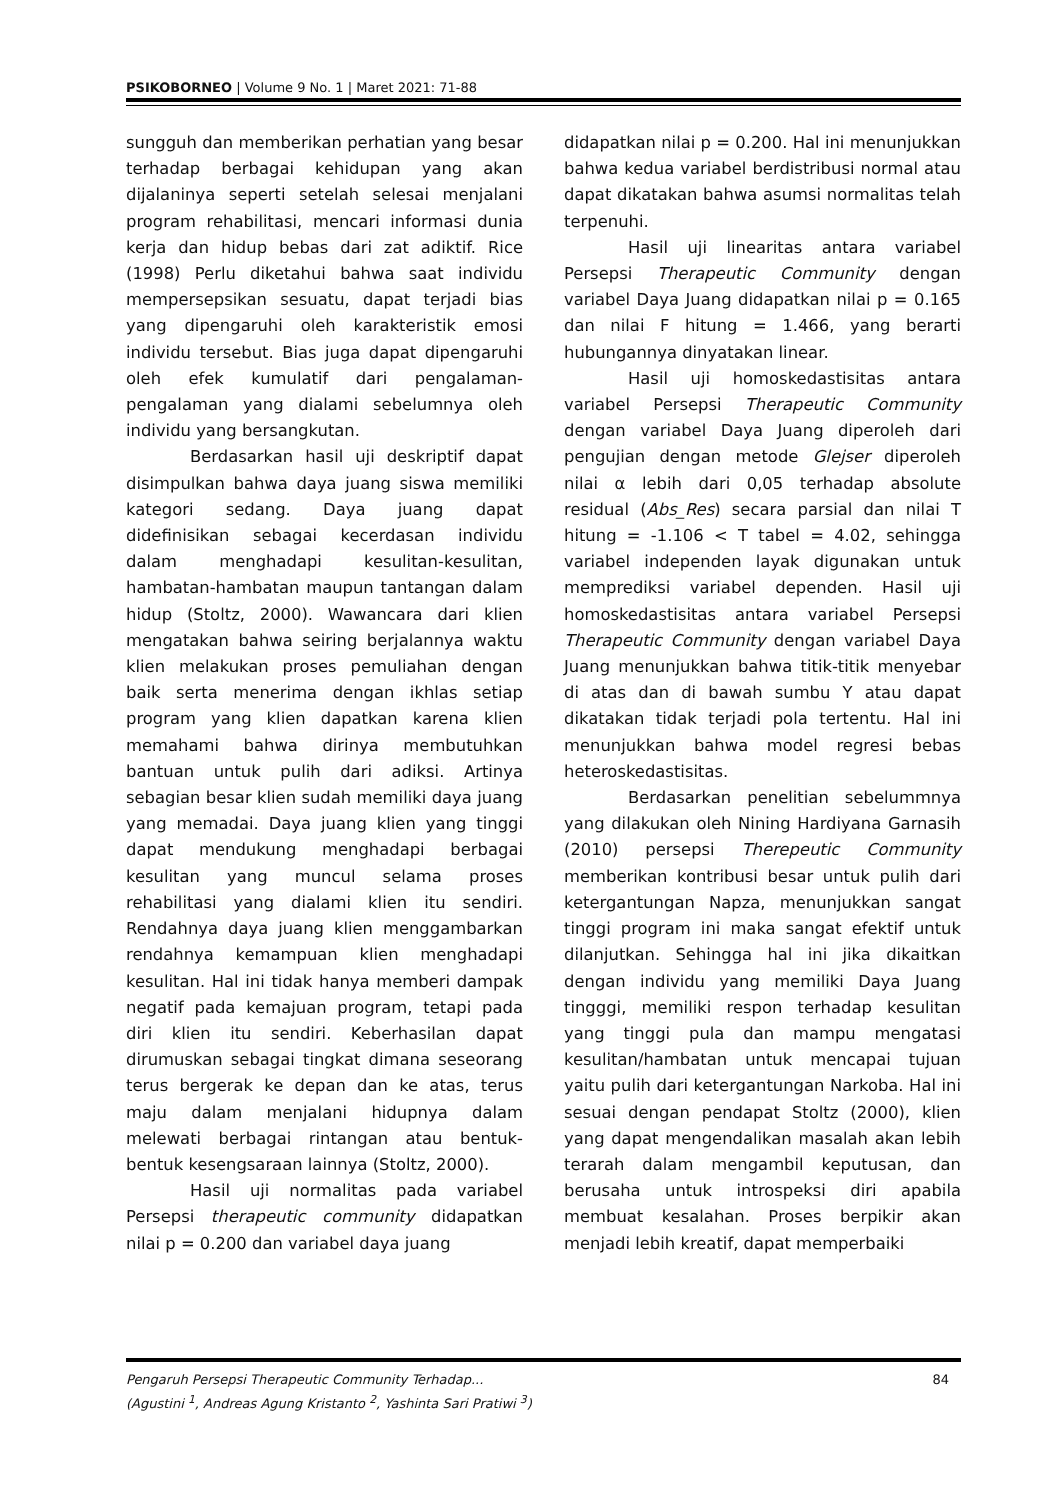PSIKOBORNEO | Volume 9 No. 1 | Maret 2021: 71-88
sungguh dan memberikan perhatian yang besar terhadap berbagai kehidupan yang akan dijalaninya seperti setelah selesai menjalani program rehabilitasi, mencari informasi dunia kerja dan hidup bebas dari zat adiktif. Rice (1998) Perlu diketahui bahwa saat individu mempersepsikan sesuatu, dapat terjadi bias yang dipengaruhi oleh karakteristik emosi individu tersebut. Bias juga dapat dipengaruhi oleh efek kumulatif dari pengalaman-pengalaman yang dialami sebelumnya oleh individu yang bersangkutan.
Berdasarkan hasil uji deskriptif dapat disimpulkan bahwa daya juang siswa memiliki kategori sedang. Daya juang dapat didefinisikan sebagai kecerdasan individu dalam menghadapi kesulitan-kesulitan, hambatan-hambatan maupun tantangan dalam hidup (Stoltz, 2000). Wawancara dari klien mengatakan bahwa seiring berjalannya waktu klien melakukan proses pemuliahan dengan baik serta menerima dengan ikhlas setiap program yang klien dapatkan karena klien memahami bahwa dirinya membutuhkan bantuan untuk pulih dari adiksi. Artinya sebagian besar klien sudah memiliki daya juang yang memadai. Daya juang klien yang tinggi dapat mendukung menghadapi berbagai kesulitan yang muncul selama proses rehabilitasi yang dialami klien itu sendiri. Rendahnya daya juang klien menggambarkan rendahnya kemampuan klien menghadapi kesulitan. Hal ini tidak hanya memberi dampak negatif pada kemajuan program, tetapi pada diri klien itu sendiri. Keberhasilan dapat dirumuskan sebagai tingkat dimana seseorang terus bergerak ke depan dan ke atas, terus maju dalam menjalani hidupnya dalam melewati berbagai rintangan atau bentuk-bentuk kesengsaraan lainnya (Stoltz, 2000).
Hasil uji normalitas pada variabel Persepsi therapeutic community didapatkan nilai p = 0.200 dan variabel daya juang
didapatkan nilai p = 0.200. Hal ini menunjukkan bahwa kedua variabel berdistribusi normal atau dapat dikatakan bahwa asumsi normalitas telah terpenuhi.
Hasil uji linearitas antara variabel Persepsi Therapeutic Community dengan variabel Daya Juang didapatkan nilai p = 0.165 dan nilai F hitung = 1.466, yang berarti hubungannya dinyatakan linear.
Hasil uji homoskedastisitas antara variabel Persepsi Therapeutic Community dengan variabel Daya Juang diperoleh dari pengujian dengan metode Glejser diperoleh nilai α lebih dari 0,05 terhadap absolute residual (Abs_Res) secara parsial dan nilai T hitung = -1.106 < T tabel = 4.02, sehingga variabel independen layak digunakan untuk memprediksi variabel dependen. Hasil uji homoskedastisitas antara variabel Persepsi Therapeutic Community dengan variabel Daya Juang menunjukkan bahwa titik-titik menyebar di atas dan di bawah sumbu Y atau dapat dikatakan tidak terjadi pola tertentu. Hal ini menunjukkan bahwa model regresi bebas heteroskedastisitas.
Berdasarkan penelitian sebelummnya yang dilakukan oleh Nining Hardiyana Garnasih (2010) persepsi Therepeutic Community memberikan kontribusi besar untuk pulih dari ketergantungan Napza, menunjukkan sangat tinggi program ini maka sangat efektif untuk dilanjutkan. Sehingga hal ini jika dikaitkan dengan individu yang memiliki Daya Juang tingggi, memiliki respon terhadap kesulitan yang tinggi pula dan mampu mengatasi kesulitan/hambatan untuk mencapai tujuan yaitu pulih dari ketergantungan Narkoba. Hal ini sesuai dengan pendapat Stoltz (2000), klien yang dapat mengendalikan masalah akan lebih terarah dalam mengambil keputusan, dan berusaha untuk introspeksi diri apabila membuat kesalahan. Proses berpikir akan menjadi lebih kreatif, dapat memperbaiki
84 Pengaruh Persepsi Therapeutic Community Terhadap...
(Agustini <sup>1</sup>, Andreas Agung Kristanto <sup>2</sup>, Yashinta Sari Pratiwi <sup>3</sup>)